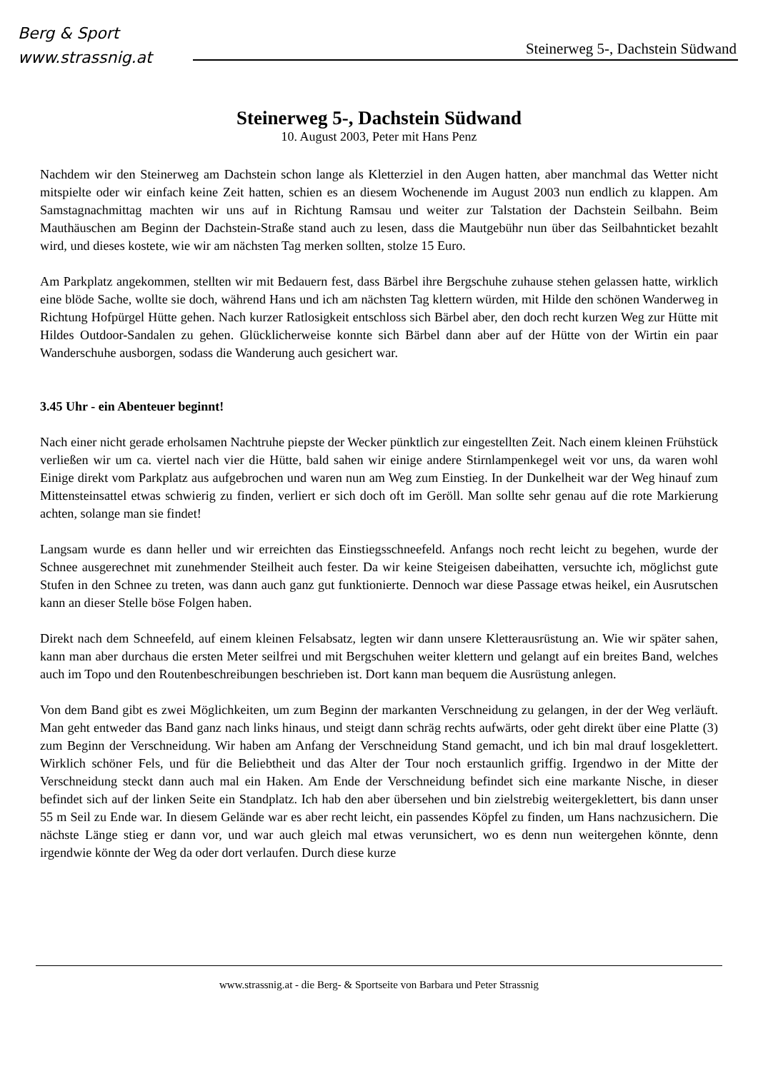Berg & Sport
www.strassnig.at
Steinerweg 5-, Dachstein Südwand
Steinerweg 5-, Dachstein Südwand
10. August 2003, Peter mit Hans Penz
Nachdem wir den Steinerweg am Dachstein schon lange als Kletterziel in den Augen hatten, aber manchmal das Wetter nicht mitspielte oder wir einfach keine Zeit hatten, schien es an diesem Wochenende im August 2003 nun endlich zu klappen. Am Samstagnachmittag machten wir uns auf in Richtung Ramsau und weiter zur Talstation der Dachstein Seilbahn. Beim Mauthäuschen am Beginn der Dachstein-Straße stand auch zu lesen, dass die Mautgebühr nun über das Seilbahnticket bezahlt wird, und dieses kostete, wie wir am nächsten Tag merken sollten, stolze 15 Euro.
Am Parkplatz angekommen, stellten wir mit Bedauern fest, dass Bärbel ihre Bergschuhe zuhause stehen gelassen hatte, wirklich eine blöde Sache, wollte sie doch, während Hans und ich am nächsten Tag klettern würden, mit Hilde den schönen Wanderweg in Richtung Hofpürgel Hütte gehen. Nach kurzer Ratlosigkeit entschloss sich Bärbel aber, den doch recht kurzen Weg zur Hütte mit Hildes Outdoor-Sandalen zu gehen. Glücklicherweise konnte sich Bärbel dann aber auf der Hütte von der Wirtin ein paar Wanderschuhe ausborgen, sodass die Wanderung auch gesichert war.
3.45 Uhr - ein Abenteuer beginnt!
Nach einer nicht gerade erholsamen Nachtruhe piepste der Wecker pünktlich zur eingestellten Zeit. Nach einem kleinen Frühstück verließen wir um ca. viertel nach vier die Hütte, bald sahen wir einige andere Stirnlampenkegel weit vor uns, da waren wohl Einige direkt vom Parkplatz aus aufgebrochen und waren nun am Weg zum Einstieg. In der Dunkelheit war der Weg hinauf zum Mittensteinsattel etwas schwierig zu finden, verliert er sich doch oft im Geröll. Man sollte sehr genau auf die rote Markierung achten, solange man sie findet!
Langsam wurde es dann heller und wir erreichten das Einstiegsschneefeld. Anfangs noch recht leicht zu begehen, wurde der Schnee ausgerechnet mit zunehmender Steilheit auch fester. Da wir keine Steigeisen dabeihatten, versuchte ich, möglichst gute Stufen in den Schnee zu treten, was dann auch ganz gut funktionierte. Dennoch war diese Passage etwas heikel, ein Ausrutschen kann an dieser Stelle böse Folgen haben.
Direkt nach dem Schneefeld, auf einem kleinen Felsabsatz, legten wir dann unsere Kletterausrüstung an. Wie wir später sahen, kann man aber durchaus die ersten Meter seilfrei und mit Bergschuhen weiter klettern und gelangt auf ein breites Band, welches auch im Topo und den Routenbeschreibungen beschrieben ist. Dort kann man bequem die Ausrüstung anlegen.
Von dem Band gibt es zwei Möglichkeiten, um zum Beginn der markanten Verschneidung zu gelangen, in der der Weg verläuft. Man geht entweder das Band ganz nach links hinaus, und steigt dann schräg rechts aufwärts, oder geht direkt über eine Platte (3) zum Beginn der Verschneidung. Wir haben am Anfang der Verschneidung Stand gemacht, und ich bin mal drauf losgeklettert. Wirklich schöner Fels, und für die Beliebtheit und das Alter der Tour noch erstaunlich griffig. Irgendwo in der Mitte der Verschneidung steckt dann auch mal ein Haken. Am Ende der Verschneidung befindet sich eine markante Nische, in dieser befindet sich auf der linken Seite ein Standplatz. Ich hab den aber übersehen und bin zielstrebig weitergeklettert, bis dann unser 55 m Seil zu Ende war. In diesem Gelände war es aber recht leicht, ein passendes Köpfel zu finden, um Hans nachzusichern. Die nächste Länge stieg er dann vor, und war auch gleich mal etwas verunsichert, wo es denn nun weitergehen könnte, denn irgendwie könnte der Weg da oder dort verlaufen. Durch diese kurze
www.strassnig.at - die Berg- & Sportseite von Barbara und Peter Strassnig